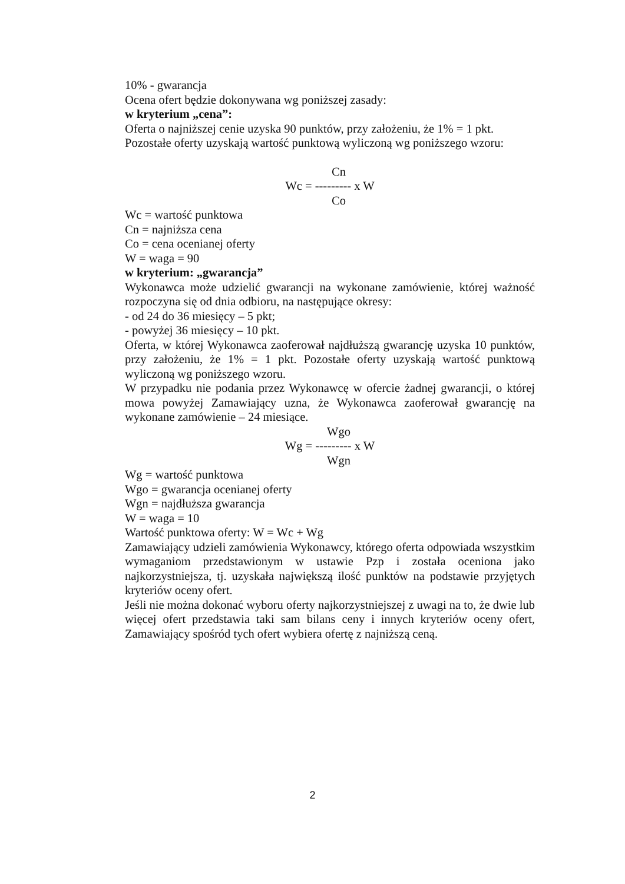10% - gwarancja
Ocena ofert będzie dokonywana wg poniższej zasady:
w kryterium „cena”:
Oferta o najniższej cenie uzyska 90 punktów, przy założeniu, że 1% = 1 pkt.
Pozostałe oferty uzyskają wartość punktową wyliczoną wg poniższego wzoru:
Cn
Wc = --------- x W
Co
Wc = wartość punktowa
Cn = najniższa cena
Co = cena ocenianej oferty
W = waga = 90
w kryterium: „gwarancja”
Wykonawca może udzielić gwarancji na wykonane zamówienie, której ważność rozpoczyna się od dnia odbioru, na następujące okresy:
- od 24 do 36 miesięcy – 5 pkt;
- powyżej 36 miesięcy – 10 pkt.
Oferta, w której Wykonawca zaoferował najdłuższą gwarancję uzyska 10 punktów, przy założeniu, że 1% = 1 pkt. Pozostałe oferty uzyskają wartość punktową wyliczoną wg poniższego wzoru.
W przypadku nie podania przez Wykonawcę w ofercie żadnej gwarancji, o której mowa powyżej Zamawiający uzna, że Wykonawca zaoferował gwarancję na wykonane zamówienie – 24 miesiące.
Wgo
Wg = --------- x W
Wgn
Wg = wartość punktowa
Wgo = gwarancja ocenianej oferty
Wgn = najdłuższa gwarancja
W = waga = 10
Wartość punktowa oferty: W = Wc + Wg
Zamawiający udzieli zamówienia Wykonawcy, którego oferta odpowiada wszystkim wymaganiom przedstawionym w ustawie Pzp i została oceniona jako najkorzystniejsza, tj. uzyskała największą ilość punktów na podstawie przyjętych kryteriów oceny ofert.
Jeśli nie można dokonać wyboru oferty najkorzystniejszej z uwagi na to, że dwie lub więcej ofert przedstawia taki sam bilans ceny i innych kryteriów oceny ofert, Zamawiający spośród tych ofert wybiera ofertę z najniższą ceną.
2